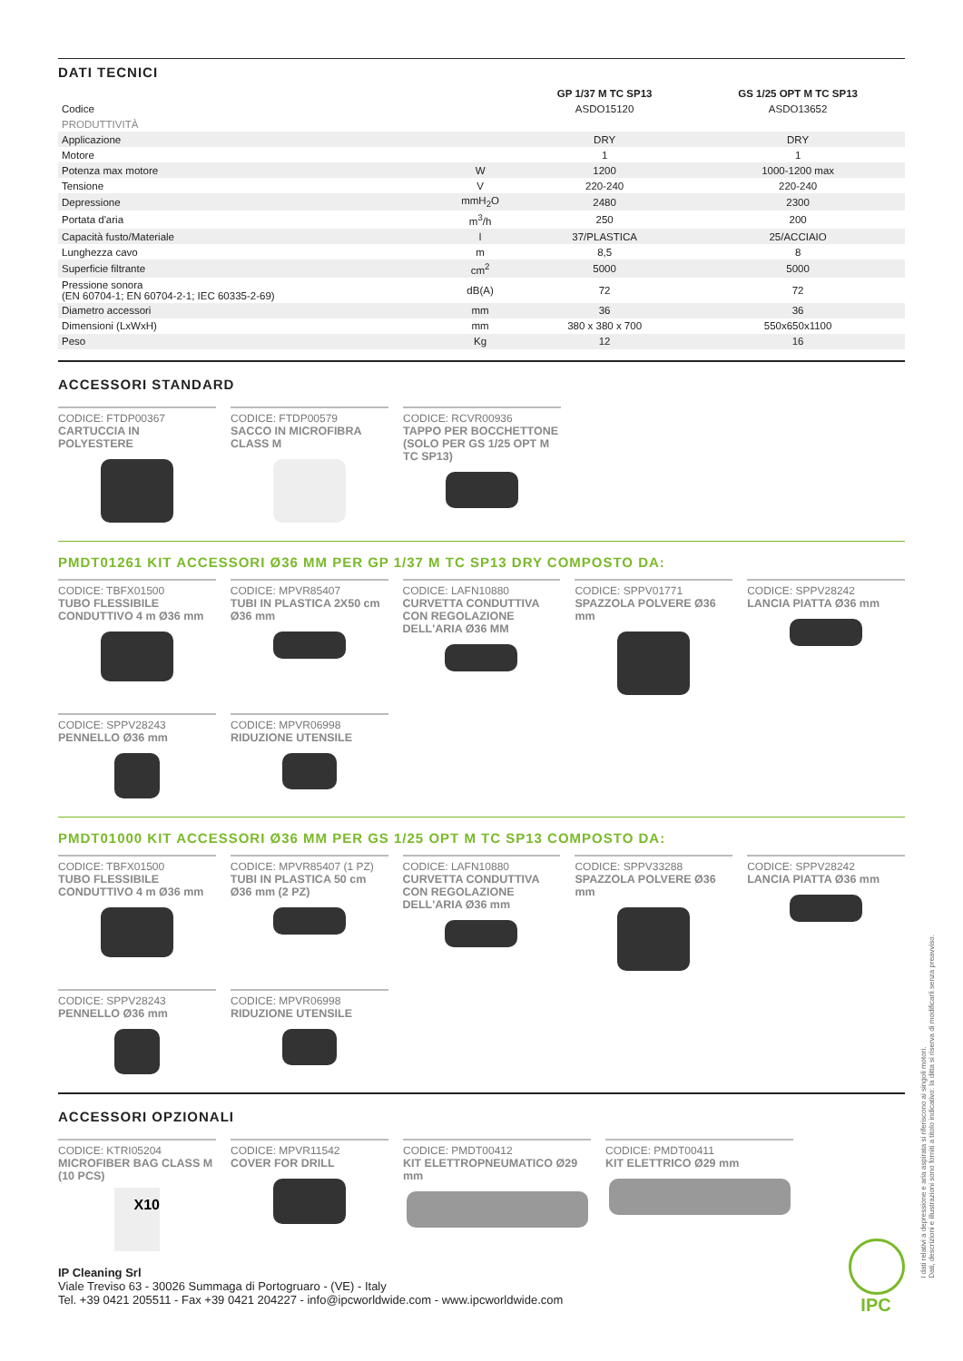DATI TECNICI
| | | | GP 1/37 M TC SP13 | GS 1/25 OPT M TC SP13 |
| --- | --- | --- | --- | --- |
| Codice | | | ASDO15120 | ASDO13652 |
| PRODUTTIVITÀ | | | | |
| Applicazione | | | DRY | DRY |
| Motore | | | 1 | 1 |
| Potenza max motore | | W | 1200 | 1000-1200 max |
| Tensione | | V | 220-240 | 220-240 |
| Depressione | | mmH<sub>2</sub>O | 2480 | 2300 |
| Portata d'aria | | m<sup>3</sup>/h | 250 | 200 |
| Capacità fusto/Materiale | | l | 37/PLASTICA | 25/ACCIAIO |
| Lunghezza cavo | | m | 8,5 | 8 |
| Superficie filtrante | | cm<sup>2</sup> | 5000 | 5000 |
| Pressione sonora (EN 60704-1; EN 60704-2-1; IEC 60335-2-69) | | dB(A) | 72 | 72 |
| Diametro accessori | | mm | 36 | 36 |
| Dimensioni (LxWxH) | | mm | 380 x 380 x 700 | 550x650x1100 |
| Peso | | Kg | 12 | 16 |
ACCESSORI STANDARD
CODICE: FTDP00367
CARTUCCIA IN POLYESTERE
CODICE: FTDP00579
SACCO IN MICROFIBRA CLASS M
CODICE: RCVR00936
TAPPO PER BOCCHETTONE (SOLO PER GS 1/25 OPT M TC SP13)
PMDT01261 KIT ACCESSORI Ø36 MM PER GP 1/37 M TC SP13 DRY COMPOSTO DA:
CODICE: TBFX01500
TUBO FLESSIBILE CONDUTTIVO 4 m Ø36 mm
CODICE: MPVR85407
TUBI IN PLASTICA 2X50 cm Ø36 mm
CODICE: LAFN10880
CURVETTA CONDUTTIVA CON REGOLAZIONE DELL'ARIA Ø36 MM
CODICE: SPPV01771
SPAZZOLA POLVERE Ø36 mm
CODICE: SPPV28242
LANCIA PIATTA Ø36 mm
CODICE: SPPV28243
PENNELLO Ø36 mm
CODICE: MPVR06998
RIDUZIONE UTENSILE
PMDT01000 KIT ACCESSORI Ø36 MM PER GS 1/25 OPT M TC SP13 COMPOSTO DA:
CODICE: TBFX01500
TUBO FLESSIBILE CONDUTTIVO 4 m Ø36 mm
CODICE: MPVR85407 (1 PZ)
TUBI IN PLASTICA 50 cm Ø36 mm (2 PZ)
CODICE: LAFN10880
CURVETTA CONDUTTIVA CON REGOLAZIONE DELL'ARIA Ø36 mm
CODICE: SPPV33288
SPAZZOLA POLVERE Ø36 mm
CODICE: SPPV28242
LANCIA PIATTA Ø36 mm
CODICE: SPPV28243
PENNELLO Ø36 mm
CODICE: MPVR06998
RIDUZIONE UTENSILE
ACCESSORI OPZIONALI
CODICE: KTRI05204
MICROFIBER BAG CLASS M (10 PCS)
X10
CODICE: MPVR11542
COVER FOR DRILL
CODICE: PMDT00412
KIT ELETTROPNEUMATICO Ø29 mm
CODICE: PMDT00411
KIT ELETTRICO Ø29 mm
IP Cleaning Srl
Viale Treviso 63 - 30026 Summaga di Portogruaro - (VE) - Italy
Tel. +39 0421 205511 - Fax +39 0421 204227 - info@ipcworldwide.com - www.ipcworldwide.com
IPC
I dati relativi a depressione e aria aspirata si riferiscono ai singoli motori.
Dati, descrizioni e illustrazioni sono forniti a titolo indicativo: la ditta si riserva di modificarli senza preavviso.